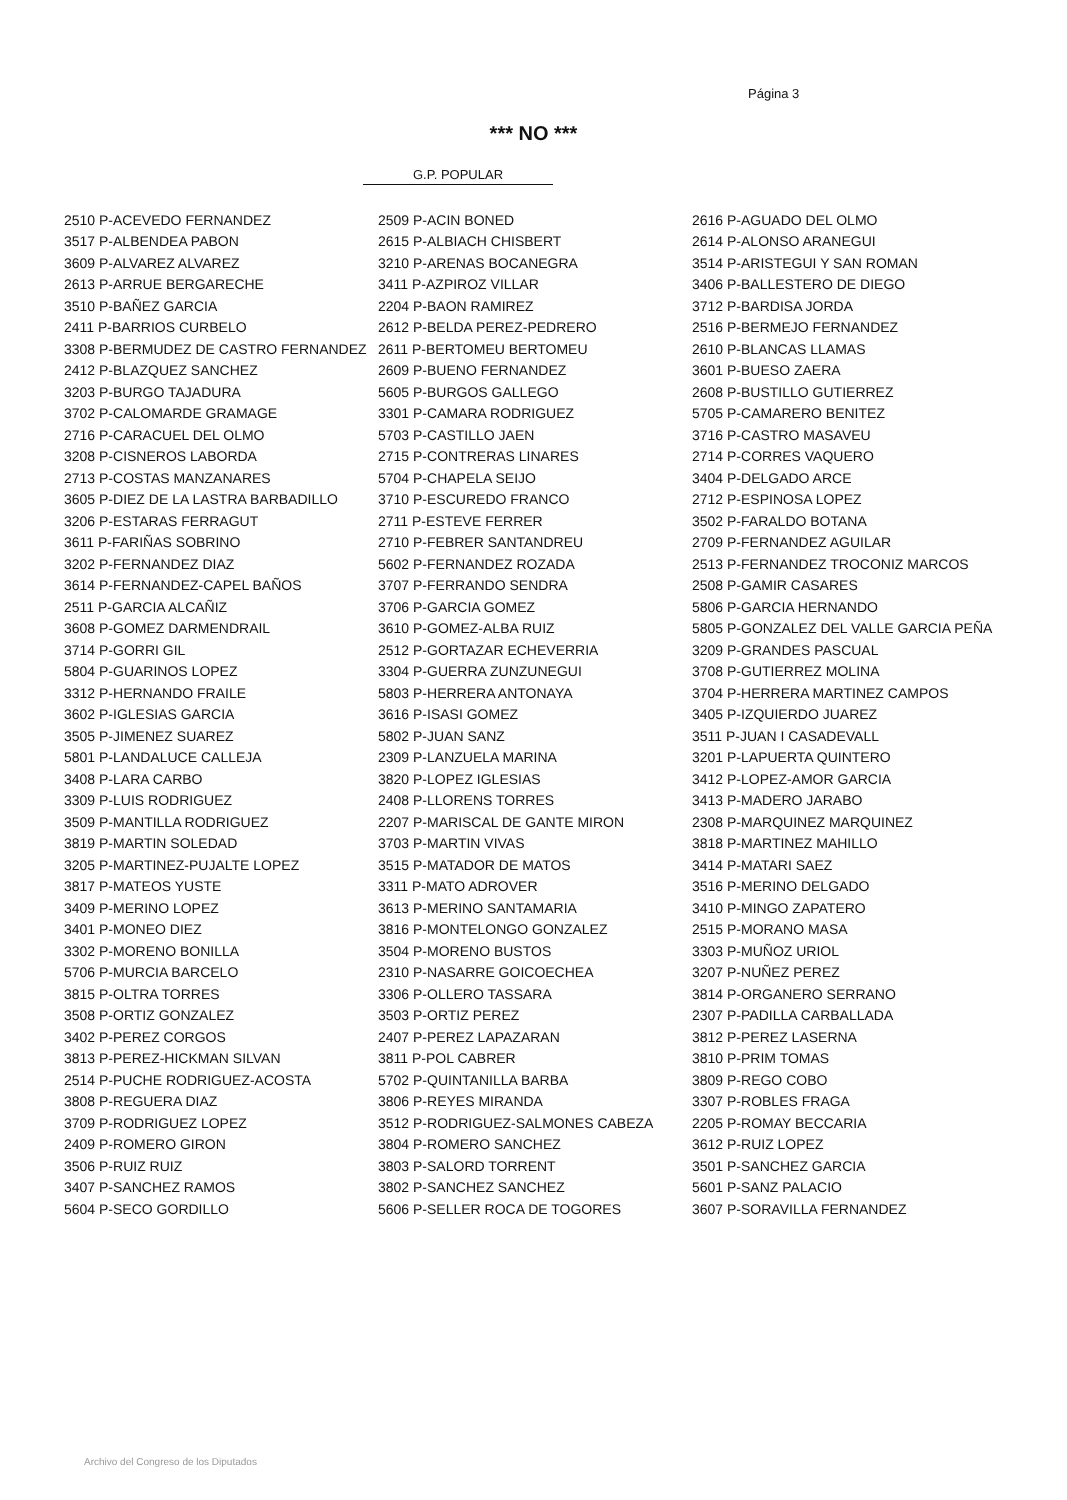Página 3
*** NO ***
G.P. POPULAR
| 2510 P-ACEVEDO FERNANDEZ | 2509 P-ACIN BONED | 2616 P-AGUADO DEL OLMO |
| 3517 P-ALBENDEA PABON | 2615 P-ALBIACH CHISBERT | 2614 P-ALONSO ARANEGUI |
| 3609 P-ALVAREZ ALVAREZ | 3210 P-ARENAS BOCANEGRA | 3514 P-ARISTEGUI Y SAN ROMAN |
| 2613 P-ARRUE BERGARECHE | 3411 P-AZPIROZ VILLAR | 3406 P-BALLESTERO DE DIEGO |
| 3510 P-BAÑEZ GARCIA | 2204 P-BAON RAMIREZ | 3712 P-BARDISA JORDA |
| 2411 P-BARRIOS CURBELO | 2612 P-BELDA PEREZ-PEDRERO | 2516 P-BERMEJO FERNANDEZ |
| 3308 P-BERMUDEZ DE CASTRO FERNANDEZ | 2611 P-BERTOMEU BERTOMEU | 2610 P-BLANCAS LLAMAS |
| 2412 P-BLAZQUEZ SANCHEZ | 2609 P-BUENO FERNANDEZ | 3601 P-BUESO ZAERA |
| 3203 P-BURGO TAJADURA | 5605 P-BURGOS GALLEGO | 2608 P-BUSTILLO GUTIERREZ |
| 3702 P-CALOMARDE GRAMAGE | 3301 P-CAMARA RODRIGUEZ | 5705 P-CAMARERO BENITEZ |
| 2716 P-CARACUEL DEL OLMO | 5703 P-CASTILLO JAEN | 3716 P-CASTRO MASAVEU |
| 3208 P-CISNEROS LABORDA | 2715 P-CONTRERAS LINARES | 2714 P-CORRES VAQUERO |
| 2713 P-COSTAS MANZANARES | 5704 P-CHAPELA SEIJO | 3404 P-DELGADO ARCE |
| 3605 P-DIEZ DE LA LASTRA BARBADILLO | 3710 P-ESCUREDO FRANCO | 2712 P-ESPINOSA LOPEZ |
| 3206 P-ESTARAS FERRAGUT | 2711 P-ESTEVE FERRER | 3502 P-FARALDO BOTANA |
| 3611 P-FARIÑAS SOBRINO | 2710 P-FEBRER SANTANDREU | 2709 P-FERNANDEZ AGUILAR |
| 3202 P-FERNANDEZ DIAZ | 5602 P-FERNANDEZ ROZADA | 2513 P-FERNANDEZ TROCONIZ MARCOS |
| 3614 P-FERNANDEZ-CAPEL BAÑOS | 3707 P-FERRANDO SENDRA | 2508 P-GAMIR CASARES |
| 2511 P-GARCIA ALCAÑIZ | 3706 P-GARCIA GOMEZ | 5806 P-GARCIA HERNANDO |
| 3608 P-GOMEZ DARMENDRAIL | 3610 P-GOMEZ-ALBA RUIZ | 5805 P-GONZALEZ DEL VALLE GARCIA PEÑA |
| 3714 P-GORRI GIL | 2512 P-GORTAZAR ECHEVERRIA | 3209 P-GRANDES PASCUAL |
| 5804 P-GUARINOS LOPEZ | 3304 P-GUERRA ZUNZUNEGUI | 3708 P-GUTIERREZ MOLINA |
| 3312 P-HERNANDO FRAILE | 5803 P-HERRERA ANTONAYA | 3704 P-HERRERA MARTINEZ CAMPOS |
| 3602 P-IGLESIAS GARCIA | 3616 P-ISASI GOMEZ | 3405 P-IZQUIERDO JUAREZ |
| 3505 P-JIMENEZ SUAREZ | 5802 P-JUAN SANZ | 3511 P-JUAN I CASADEVALL |
| 5801 P-LANDALUCE CALLEJA | 2309 P-LANZUELA MARINA | 3201 P-LAPUERTA QUINTERO |
| 3408 P-LARA CARBO | 3820 P-LOPEZ IGLESIAS | 3412 P-LOPEZ-AMOR GARCIA |
| 3309 P-LUIS RODRIGUEZ | 2408 P-LLORENS TORRES | 3413 P-MADERO JARABO |
| 3509 P-MANTILLA RODRIGUEZ | 2207 P-MARISCAL DE GANTE MIRON | 2308 P-MARQUINEZ MARQUINEZ |
| 3819 P-MARTIN SOLEDAD | 3703 P-MARTIN VIVAS | 3818 P-MARTINEZ MAHILLO |
| 3205 P-MARTINEZ-PUJALTE LOPEZ | 3515 P-MATADOR DE MATOS | 3414 P-MATARI SAEZ |
| 3817 P-MATEOS YUSTE | 3311 P-MATO ADROVER | 3516 P-MERINO DELGADO |
| 3409 P-MERINO LOPEZ | 3613 P-MERINO SANTAMARIA | 3410 P-MINGO ZAPATERO |
| 3401 P-MONEO DIEZ | 3816 P-MONTELONGO GONZALEZ | 2515 P-MORANO MASA |
| 3302 P-MORENO BONILLA | 3504 P-MORENO BUSTOS | 3303 P-MUÑOZ URIOL |
| 5706 P-MURCIA BARCELO | 2310 P-NASARRE GOICOECHEA | 3207 P-NUÑEZ PEREZ |
| 3815 P-OLTRA TORRES | 3306 P-OLLERO TASSARA | 3814 P-ORGANERO SERRANO |
| 3508 P-ORTIZ GONZALEZ | 3503 P-ORTIZ PEREZ | 2307 P-PADILLA CARBALLADA |
| 3402 P-PEREZ CORGOS | 2407 P-PEREZ LAPAZARAN | 3812 P-PEREZ LASERNA |
| 3813 P-PEREZ-HICKMAN SILVAN | 3811 P-POL CABRER | 3810 P-PRIM TOMAS |
| 2514 P-PUCHE RODRIGUEZ-ACOSTA | 5702 P-QUINTANILLA BARBA | 3809 P-REGO COBO |
| 3808 P-REGUERA DIAZ | 3806 P-REYES MIRANDA | 3307 P-ROBLES FRAGA |
| 3709 P-RODRIGUEZ LOPEZ | 3512 P-RODRIGUEZ-SALMONES CABEZA | 2205 P-ROMAY BECCARIA |
| 2409 P-ROMERO GIRON | 3804 P-ROMERO SANCHEZ | 3612 P-RUIZ LOPEZ |
| 3506 P-RUIZ RUIZ | 3803 P-SALORD TORRENT | 3501 P-SANCHEZ GARCIA |
| 3407 P-SANCHEZ RAMOS | 3802 P-SANCHEZ SANCHEZ | 5601 P-SANZ PALACIO |
| 5604 P-SECO GORDILLO | 5606 P-SELLER ROCA DE TOGORES | 3607 P-SORAVILLA FERNANDEZ |
Archivo del Congreso de los Diputados